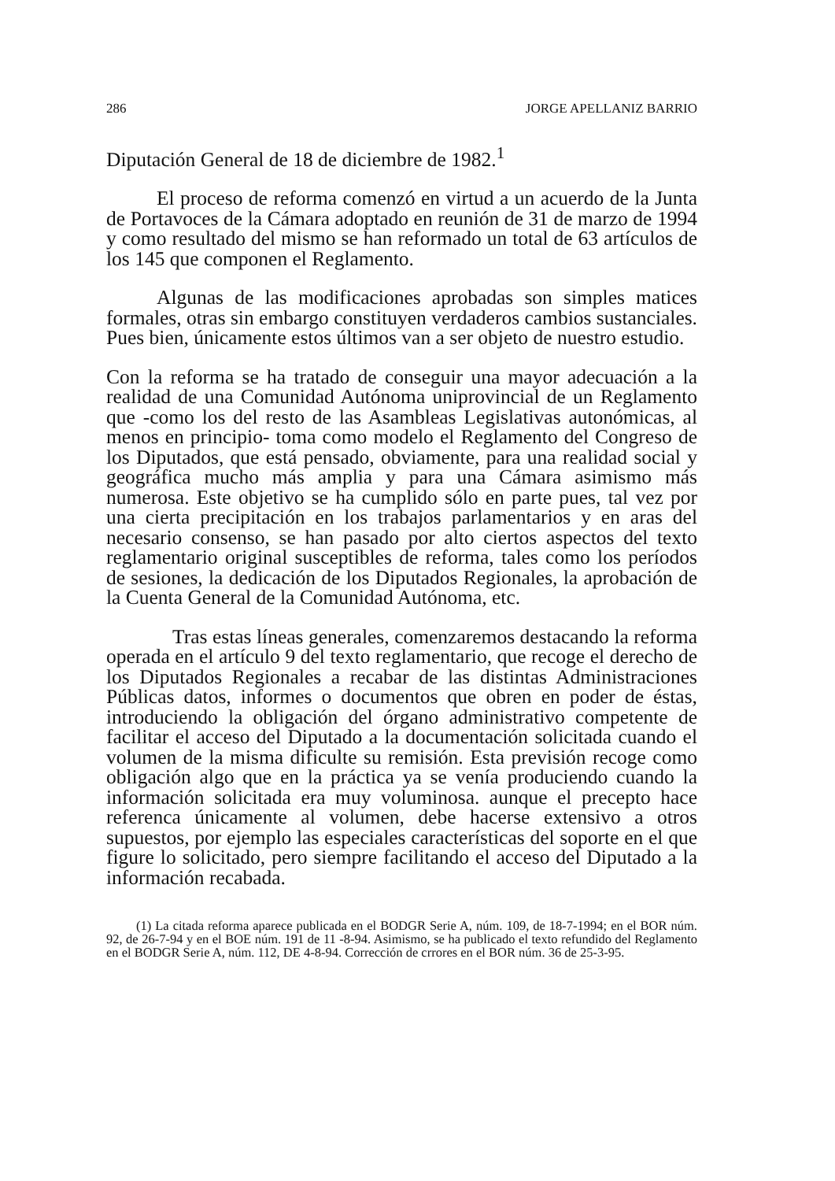286 JORGE APELLANIZ BARRIO
Diputación General de 18 de diciembre de 1982.<sup>1</sup>
El proceso de reforma comenzó en virtud a un acuerdo de la Junta de Portavoces de la Cámara adoptado en reunión de 31 de marzo de 1994 y como resultado del mismo se han reformado un total de 63 artículos de los 145 que componen el Reglamento.
Algunas de las modificaciones aprobadas son simples matices formales, otras sin embargo constituyen verdaderos cambios sustanciales. Pues bien, únicamente estos últimos van a ser objeto de nuestro estudio.
Con la reforma se ha tratado de conseguir una mayor adecuación a la realidad de una Comunidad Autónoma uniprovincial de un Reglamento que -como los del resto de las Asambleas Legislativas autonómicas, al menos en principio- toma como modelo el Reglamento del Congreso de los Diputados, que está pensado, obviamente, para una realidad social y geográfica mucho más amplia y para una Cámara asimismo más numerosa. Este objetivo se ha cumplido sólo en parte pues, tal vez por una cierta precipitación en los trabajos parlamentarios y en aras del necesario consenso, se han pasado por alto ciertos aspectos del texto reglamentario original susceptibles de reforma, tales como los períodos de sesiones, la dedicación de los Diputados Regionales, la aprobación de la Cuenta General de la Comunidad Autónoma, etc.
Tras estas líneas generales, comenzaremos destacando la reforma operada en el artículo 9 del texto reglamentario, que recoge el derecho de los Diputados Regionales a recabar de las distintas Administraciones Públicas datos, informes o documentos que obren en poder de éstas, introduciendo la obligación del órgano administrativo competente de facilitar el acceso del Diputado a la documentación solicitada cuando el volumen de la misma dificulte su remisión. Esta previsión recoge como obligación algo que en la práctica ya se venía produciendo cuando la información solicitada era muy voluminosa. aunque el precepto hace referenca únicamente al volumen, debe hacerse extensivo a otros supuestos, por ejemplo las especiales características del soporte en el que figure lo solicitado, pero siempre facilitando el acceso del Diputado a la información recabada.
(1) La citada reforma aparece publicada en el BODGR Serie A, núm. 109, de 18-7-1994; en el BOR núm. 92, de 26-7-94 y en el BOE núm. 191 de 11 -8-94. Asimismo, se ha publicado el texto refundido del Reglamento en el BODGR Serie A, núm. 112, DE 4-8-94. Corrección de crrores en el BOR núm. 36 de 25-3-95.